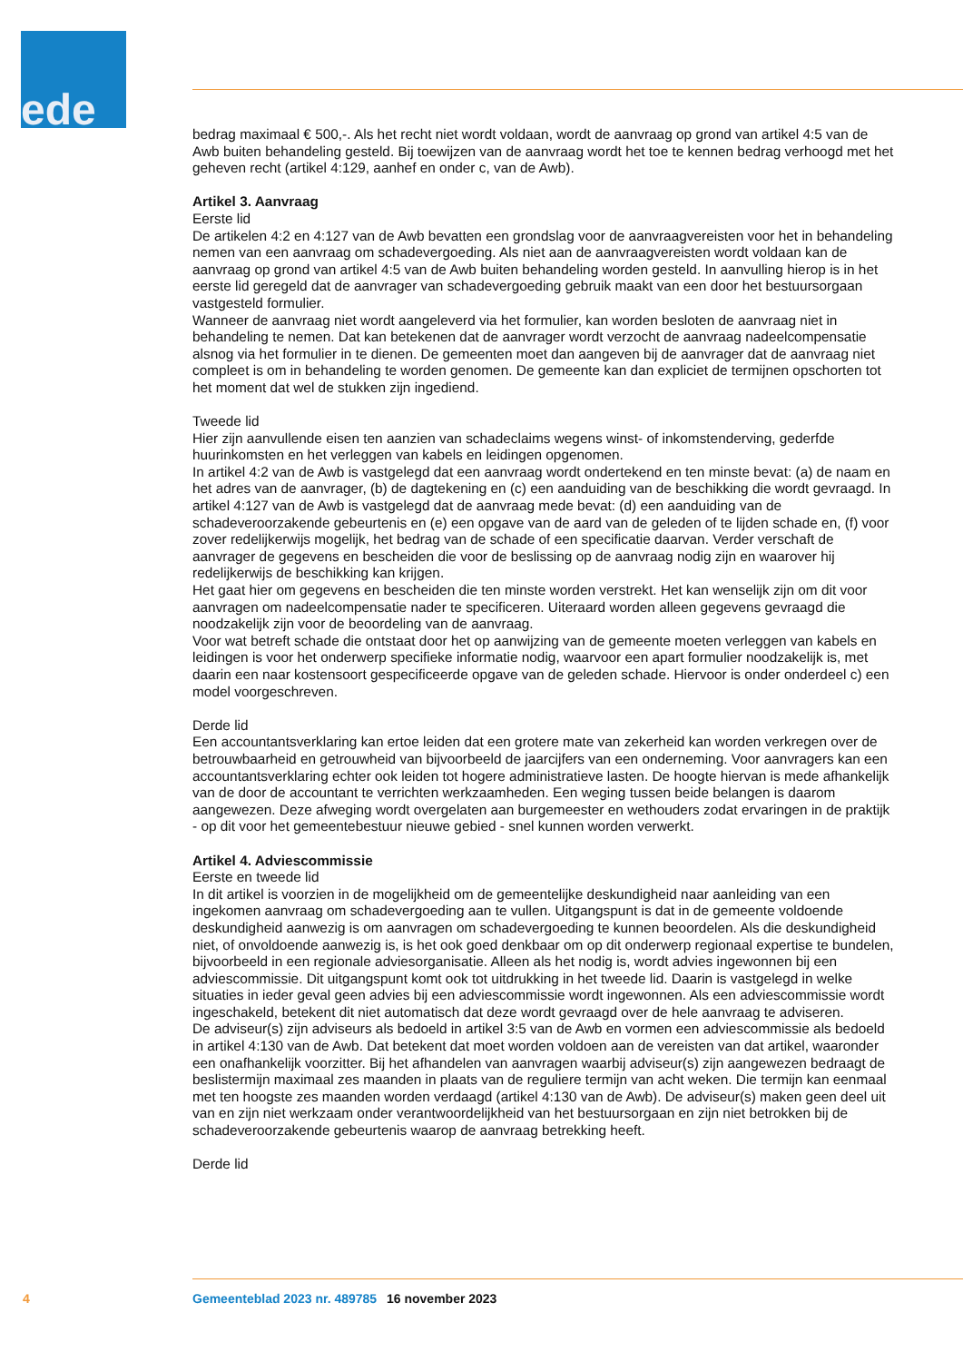ede
bedrag maximaal € 500,-. Als het recht niet wordt voldaan, wordt de aanvraag op grond van artikel 4:5 van de Awb buiten behandeling gesteld. Bij toewijzen van de aanvraag wordt het toe te kennen bedrag verhoogd met het geheven recht (artikel 4:129, aanhef en onder c, van de Awb).
Artikel 3. Aanvraag
Eerste lid
De artikelen 4:2 en 4:127 van de Awb bevatten een grondslag voor de aanvraagvereisten voor het in behandeling nemen van een aanvraag om schadevergoeding. Als niet aan de aanvraagvereisten wordt voldaan kan de aanvraag op grond van artikel 4:5 van de Awb buiten behandeling worden gesteld. In aanvulling hierop is in het eerste lid geregeld dat de aanvrager van schadevergoeding gebruik maakt van een door het bestuursorgaan vastgesteld formulier.
Wanneer de aanvraag niet wordt aangeleverd via het formulier, kan worden besloten de aanvraag niet in behandeling te nemen. Dat kan betekenen dat de aanvrager wordt verzocht de aanvraag nadeelcom­pensatie alsnog via het formulier in te dienen. De gemeenten moet dan aangeven bij de aanvrager dat de aanvraag niet compleet is om in behandeling te worden genomen. De gemeente kan dan expliciet de termijnen opschorten tot het moment dat wel de stukken zijn ingediend.
Tweede lid
Hier zijn aanvullende eisen ten aanzien van schadeclaims wegens winst- of inkomstenderving, gederfde huurinkomsten en het verleggen van kabels en leidingen opgenomen.
In artikel 4:2 van de Awb is vastgelegd dat een aanvraag wordt ondertekend en ten minste bevat: (a) de naam en het adres van de aanvrager, (b) de dagtekening en (c) een aanduiding van de beschikking die wordt gevraagd. In artikel 4:127 van de Awb is vastgelegd dat de aanvraag mede bevat: (d) een aanduiding van de schadeveroorzakende gebeurtenis en (e) een opgave van de aard van de geleden of te lijden schade en, (f) voor zover redelijkerwijs mogelijk, het bedrag van de schade of een specificatie daarvan. Verder verschaft de aanvrager de gegevens en bescheiden die voor de beslissing op de aan­vraag nodig zijn en waarover hij redelijkerwijs de beschikking kan krijgen.
Het gaat hier om gegevens en bescheiden die ten minste worden verstrekt. Het kan wenselijk zijn om dit voor aanvragen om nadeelcompensatie nader te specificeren. Uiteraard worden alleen gegevens gevraagd die noodzakelijk zijn voor de beoordeling van de aanvraag.
Voor wat betreft schade die ontstaat door het op aanwijzing van de gemeente moeten verleggen van kabels en leidingen is voor het onderwerp specifieke informatie nodig, waarvoor een apart formulier noodzakelijk is, met daarin een naar kostensoort gespecificeerde opgave van de geleden schade. Hiervoor is onder onderdeel c) een model voorgeschreven.
Derde lid
Een accountantsverklaring kan ertoe leiden dat een grotere mate van zekerheid kan worden verkregen over de betrouwbaarheid en getrouwheid van bijvoorbeeld de jaarcijfers van een onderneming. Voor aanvragers kan een accountantsverklaring echter ook leiden tot hogere administratieve lasten. De hoogte hiervan is mede afhankelijk van de door de accountant te verrichten werkzaamheden. Een weging tussen beide belangen is daarom aangewezen. Deze afweging wordt overgelaten aan burgemeester en wethouders zodat ervaringen in de praktijk - op dit voor het gemeentebestuur nieuwe gebied - snel kunnen worden verwerkt.
Artikel 4. Adviescommissie
Eerste en tweede lid
In dit artikel is voorzien in de mogelijkheid om de gemeentelijke deskundigheid naar aanleiding van een ingekomen aanvraag om schadevergoeding aan te vullen. Uitgangspunt is dat in de gemeente voldoende deskundigheid aanwezig is om aanvragen om schadevergoeding te kunnen beoordelen. Als die deskundigheid niet, of onvoldoende aanwezig is, is het ook goed denkbaar om op dit onderwerp regionaal expertise te bundelen, bijvoorbeeld in een regionale adviesorganisatie. Alleen als het nodig is, wordt advies ingewonnen bij een adviescommissie. Dit uitgangspunt komt ook tot uitdrukking in het tweede lid. Daarin is vastgelegd in welke situaties in ieder geval geen advies bij een adviescommissie wordt ingewonnen. Als een adviescommissie wordt ingeschakeld, betekent dit niet automatisch dat deze wordt gevraagd over de hele aanvraag te adviseren.
De adviseur(s) zijn adviseurs als bedoeld in artikel 3:5 van de Awb en vormen een adviescommissie als bedoeld in artikel 4:130 van de Awb. Dat betekent dat moet worden voldoen aan de vereisten van dat artikel, waaronder een onafhankelijk voorzitter. Bij het afhandelen van aanvragen waarbij adviseur(s) zijn aangewezen bedraagt de beslistermijn maximaal zes maanden in plaats van de reguliere termijn van acht weken. Die termijn kan eenmaal met ten hoogste zes maanden worden verdaagd (artikel 4:130 van de Awb). De adviseur(s) maken geen deel uit van en zijn niet werkzaam onder verantwoordelijkheid van het bestuursorgaan en zijn niet betrokken bij de schadeveroorzakende gebeurtenis waarop de aanvraag betrekking heeft.
Derde lid
4 Gemeenteblad 2023 nr. 489785 16 november 2023